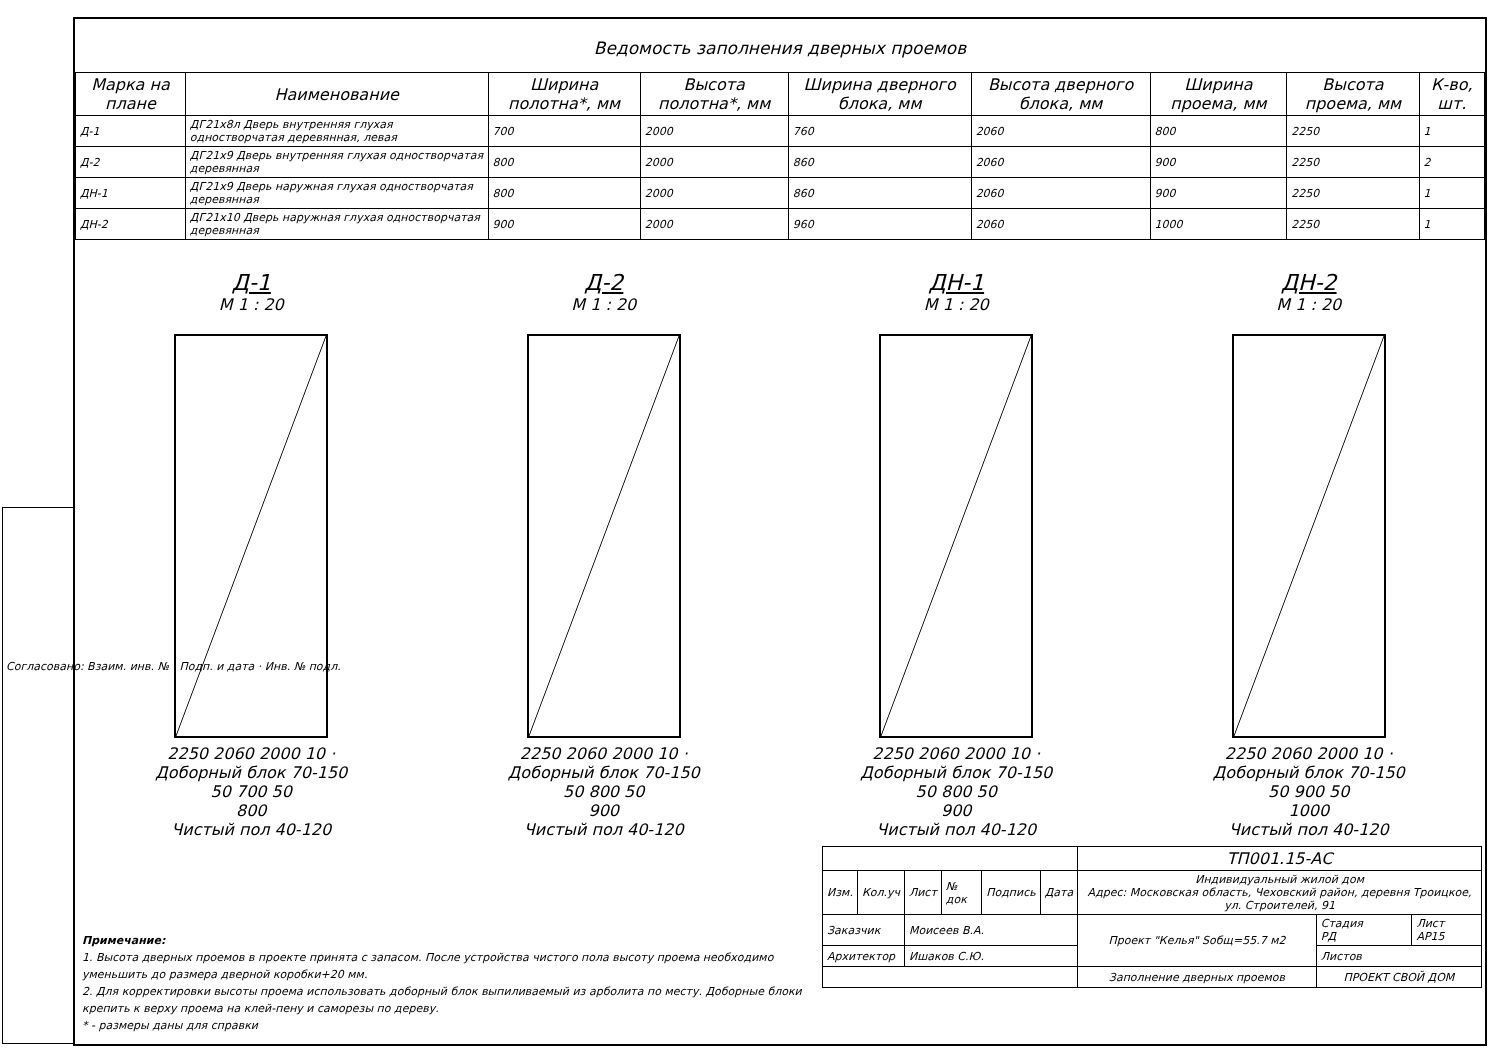Ведомость заполнения дверных проемов
| Марка на плане | Наименование | Ширина полотна*, мм | Высота полотна*, мм | Ширина дверного блока, мм | Высота дверного блока, мм | Ширина проема, мм | Высота проема, мм | К-во, шт. |
| --- | --- | --- | --- | --- | --- | --- | --- | --- |
| Д-1 | ДГ21х8л Дверь внутренняя глухая одностворчатая деревянная, левая | 700 | 2000 | 760 | 2060 | 800 | 2250 | 1 |
| Д-2 | ДГ21х9 Дверь внутренняя глухая одностворчатая деревянная | 800 | 2000 | 860 | 2060 | 900 | 2250 | 2 |
| ДН-1 | ДГ21х9 Дверь наружная глухая одностворчатая деревянная | 800 | 2000 | 860 | 2060 | 900 | 2250 | 1 |
| ДН-2 | ДГ21х10 Дверь наружная глухая одностворчатая деревянная | 900 | 2000 | 960 | 2060 | 1000 | 2250 | 1 |
Д-1
М 1 : 20
2250 2060 2000 10 · Доборный блок 70-150
50 700 50
800
Чистый пол 40-120
Д-2
М 1 : 20
2250 2060 2000 10 · Доборный блок 70-150
50 800 50
900
Чистый пол 40-120
ДН-1
М 1 : 20
2250 2060 2000 10 · Доборный блок 70-150
50 800 50
900
Чистый пол 40-120
ДН-2
М 1 : 20
2250 2060 2000 10 · Доборный блок 70-150
50 900 50
1000
Чистый пол 40-120
Согласовано: Взаим. инв. № · Подп. и дата · Инв. № подл.
Примечание:
1. Высота дверных проемов в проекте принята с запасом. После устройства чистого пола высоту проема необходимо уменьшить до размера дверной коробки+20 мм.
2. Для корректировки высоты проема использовать доборный блок выпиливаемый из арболита по месту. Доборные блоки крепить к верху проема на клей-пену и саморезы по дереву.
* - размеры даны для справки
| | | | | | | ТП001.15-АС | | |
| Изм. | Кол.уч | Лист | № док | Подпись | Дата | Индивидуальный жилой дом Адрес: Московская область, Чеховский район, деревня Троицкое, ул. Строителей, 91 | | |
| Заказчик | | Моисеев В.А. | | | | Проект "Келья" Sобщ=55.7 м2 | Стадия РД | Лист АР15 |
| Архитектор | | Ишаков С.Ю. | | | | | Листов | |
| | | | | | | Заполнение дверных проемов | ПРОЕКТ СВОЙ ДОМ | |